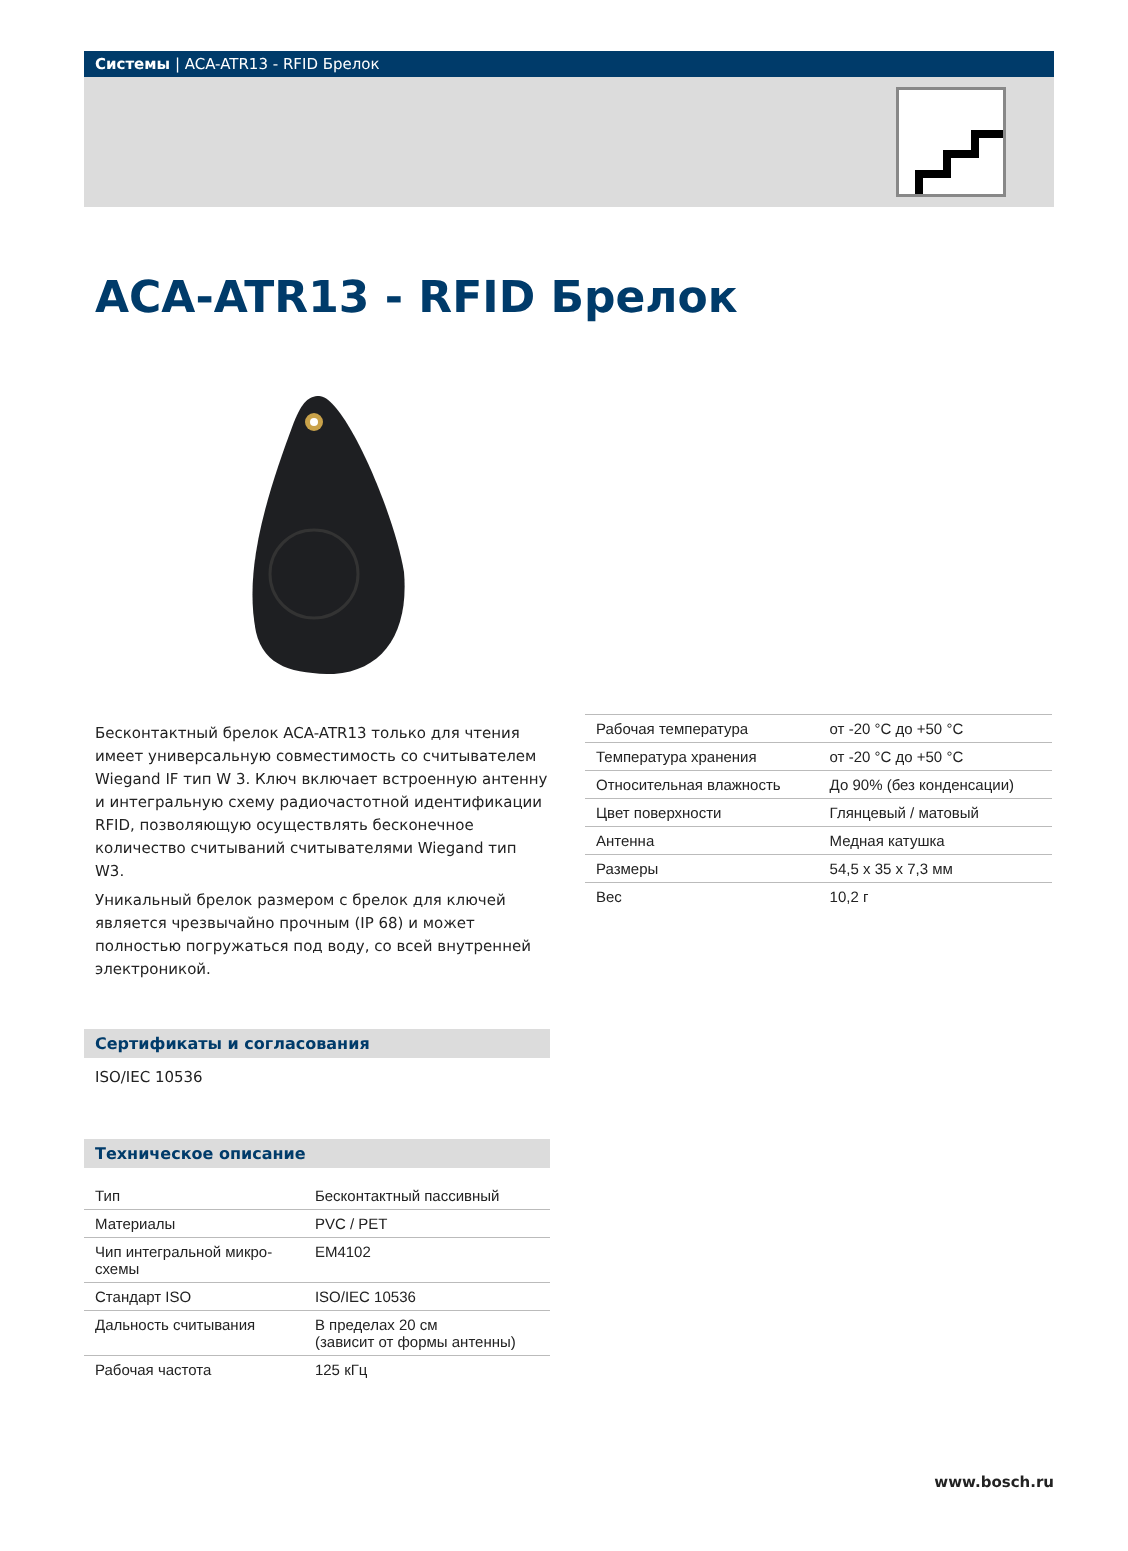Системы | ACA-ATR13 - RFID Брелок
ACA-ATR13 - RFID Брелок
Бесконтактный брелок ACA-ATR13 только для чтения имеет универсальную совместимость со считывателем Wiegand IF тип W 3. Ключ включает встроенную антенну и интегральную схему радиочастотной идентификации RFID, позволяющую осуществлять бесконечное количество считываний считывателями Wiegand тип W3.
Уникальный брелок размером с брелок для ключей является чрезвычайно прочным (IP 68) и может полностью погружаться под воду, со всей внутренней электроникой.
Сертификаты и согласования
ISO/IEC 10536
Техническое описание
| Тип | Бесконтактный пассивный |
| Материалы | PVC / PET |
| Чип интегральной микро- схемы | EM4102 |
| Стандарт ISO | ISO/IEC 10536 |
| Дальность считывания | В пределах 20 см (зависит от формы антенны) |
| Рабочая частота | 125 кГц |
| Рабочая температура | от -20 °C до +50 °C |
| Температура хранения | от -20 °C до +50 °C |
| Относительная влажность | До 90% (без конденсации) |
| Цвет поверхности | Глянцевый / матовый |
| Антенна | Медная катушка |
| Размеры | 54,5 x 35 x 7,3 мм |
| Вес | 10,2 г |
www.bosch.ru